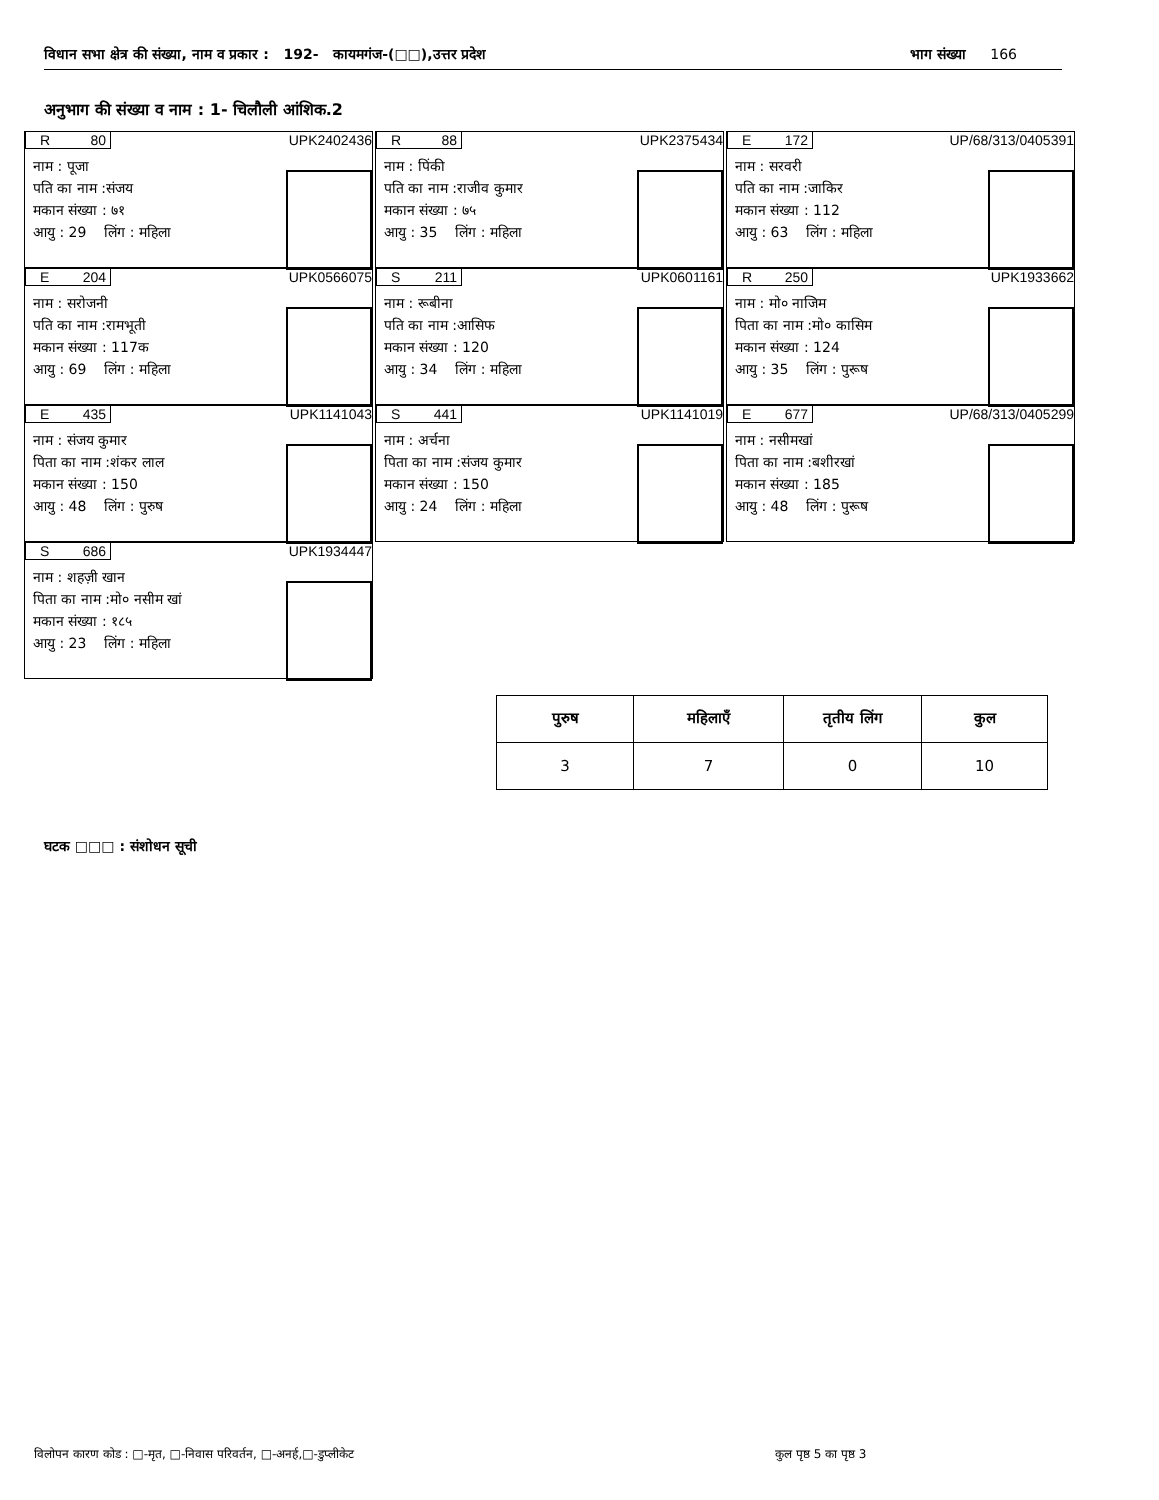विधान सभा क्षेत्र की संख्या, नाम व प्रकार : 192- कायमगंज-(□□),उत्तर प्रदेश भाग संख्या 166
अनुभाग की संख्या व नाम : 1- चिलौली आंशिक.2
R 80 UPK2402436
नाम : पूजा
पति का नाम :संजय
मकान संख्या : ७१
आयु : 29 लिंग : महिला
R 88 UPK2375434
नाम : पिंकी
पति का नाम :राजीव कुमार
मकान संख्या : ७५
आयु : 35 लिंग : महिला
E 172 UP/68/313/0405391
नाम : सरवरी
पति का नाम :जाकिर
मकान संख्या : 112
आयु : 63 लिंग : महिला
E 204 UPK0566075
नाम : सरोजनी
पति का नाम :रामभूती
मकान संख्या : 117क
आयु : 69 लिंग : महिला
S 211 UPK0601161
नाम : रूबीना
पति का नाम :आसिफ
मकान संख्या : 120
आयु : 34 लिंग : महिला
R 250 UPK1933662
नाम : मो० नाजिम
पिता का नाम :मो० कासिम
मकान संख्या : 124
आयु : 35 लिंग : पुरूष
E 435 UPK1141043
नाम : संजय कुमार
पिता का नाम :शंकर लाल
मकान संख्या : 150
आयु : 48 लिंग : पुरुष
S 441 UPK1141019
नाम : अर्चना
पिता का नाम :संजय कुमार
मकान संख्या : 150
आयु : 24 लिंग : महिला
E 677 UP/68/313/0405299
नाम : नसीमखां
पिता का नाम :बशीरखां
मकान संख्या : 185
आयु : 48 लिंग : पुरूष
S 686 UPK1934447
नाम : शहज़ी खान
पिता का नाम :मो० नसीम खां
मकान संख्या : १८५
आयु : 23 लिंग : महिला
| पुरुष | महिलाएँ | तृतीय लिंग | कुल |
| --- | --- | --- | --- |
| 3 | 7 | 0 | 10 |
घटक □□□ : संशोधन सूची
विलोपन कारण कोड : □-मृत, □-निवास परिवर्तन, □-अनर्ह,□-डुप्लीकेट
कुल पृष्ठ 5 का पृष्ठ 3